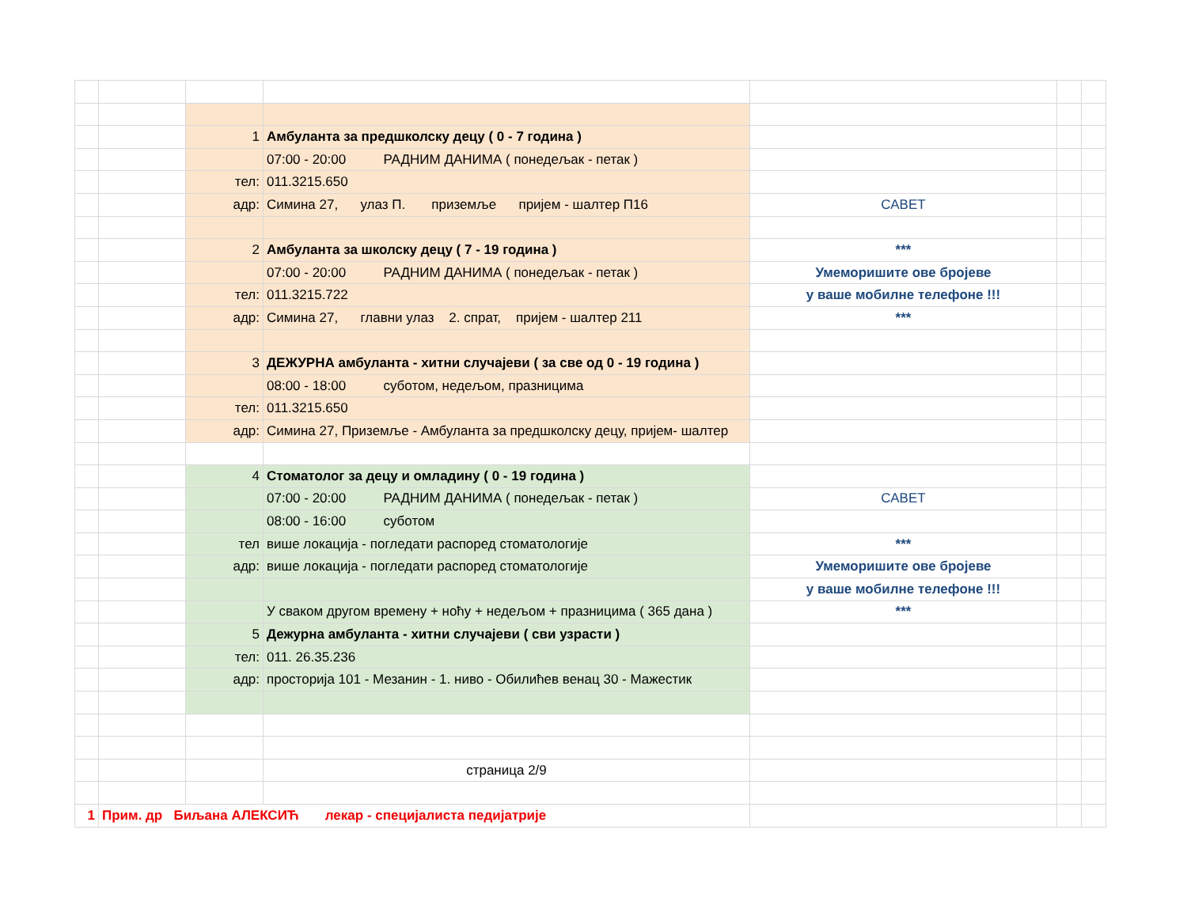| | | 1 | Амбуланта за предшколску децу ( 0 - 7 година ) | | | |
| | | | 07:00 - 20:00 РАДНИМ ДАНИМА ( понедељак - петак ) | | | |
| | | тел: | 011.3215.650 | | | |
| | | адр: | Симина 27, улаз П. приземље пријем - шалтер П16 | САВЕТ | | |
| | | 2 | Амбуланта за школску децу ( 7 - 19 година ) | *** | | |
| | | | 07:00 - 20:00 РАДНИМ ДАНИМА ( понедељак - петак ) | Умеморишите ове бројеве | | |
| | | тел: | 011.3215.722 | у ваше мобилне телефоне !!! | | |
| | | адр: | Симина 27, главни улаз 2. спрат, пријем - шалтер 211 | *** | | |
| | | 3 | ДЕЖУРНА амбуланта - хитни случајеви ( за све од 0 - 19 година ) | | | |
| | | | 08:00 - 18:00 суботом, недељом, празницима | | | |
| | | тел: | 011.3215.650 | | | |
| | | адр: | Симина 27, Приземље - Амбуланта за предшколску децу, пријем- шалтер | | | |
| | | 4 | Стоматолог за децу и омладину ( 0 - 19 година ) | | | |
| | | | 07:00 - 20:00 РАДНИМ ДАНИМА ( понедељак - петак ) | САВЕТ | | |
| | | | 08:00 - 16:00 суботом | | | |
| | | тел | више локација - погледати распоред стоматологије | *** | | |
| | | адр: | више локација - погледати распоред стоматологије | Умеморишите ове бројеве | | |
| | | | | у ваше мобилне телефоне !!! | | |
| | | | У сваком другом времену + ноћу + недељом + празницима ( 365 дана ) | *** | | |
| | | 5 | Дежурна амбуланта - хитни случајеви ( сви узрасти ) | | | |
| | | тел: | 011. 26.35.236 | | | |
| | | адр: | просторија 101 - Мезанин - 1. ниво - Обилићев венац 30 - Мажестик | | | |
| | | | страница 2/9 | | | |
| 1 | Прим. др Биљана АЛЕКСИЋ лекар - специјалиста педијатрије | | | | | |